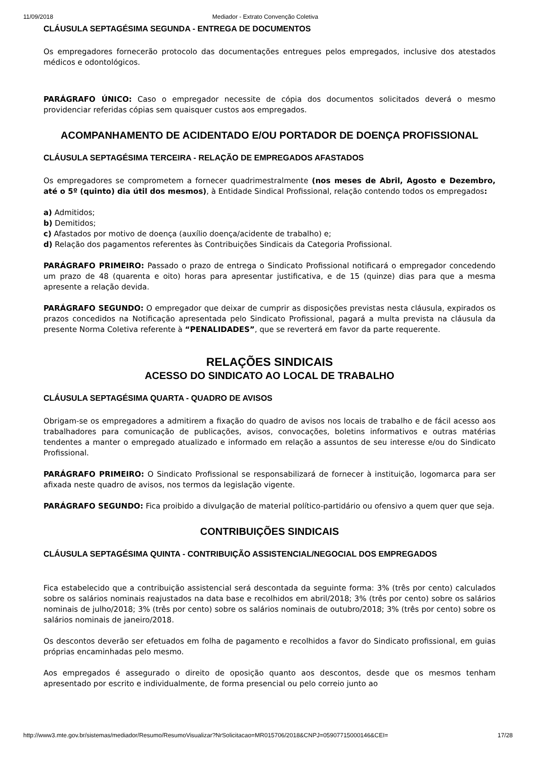11/09/2018 Mediador - Extrato Convenção Coletiva
CLÁUSULA SEPTAGÉSIMA SEGUNDA - ENTREGA DE DOCUMENTOS
Os empregadores fornecerão protocolo das documentações entregues pelos empregados, inclusive dos atestados médicos e odontológicos.
PARÁGRAFO ÚNICO: Caso o empregador necessite de cópia dos documentos solicitados deverá o mesmo providenciar referidas cópias sem quaisquer custos aos empregados.
ACOMPANHAMENTO DE ACIDENTADO E/OU PORTADOR DE DOENÇA PROFISSIONAL
CLÁUSULA SEPTAGÉSIMA TERCEIRA - RELAÇÃO DE EMPREGADOS AFASTADOS
Os empregadores se comprometem a fornecer quadrimestralmente (nos meses de Abril, Agosto e Dezembro, até o 5º (quinto) dia útil dos mesmos), à Entidade Sindical Profissional, relação contendo todos os empregados:
a) Admitidos;
b) Demitidos;
c) Afastados por motivo de doença (auxílio doença/acidente de trabalho) e;
d) Relação dos pagamentos referentes às Contribuições Sindicais da Categoria Profissional.
PARÁGRAFO PRIMEIRO: Passado o prazo de entrega o Sindicato Profissional notificará o empregador concedendo um prazo de 48 (quarenta e oito) horas para apresentar justificativa, e de 15 (quinze) dias para que a mesma apresente a relação devida.
PARÁGRAFO SEGUNDO: O empregador que deixar de cumprir as disposições previstas nesta cláusula, expirados os prazos concedidos na Notificação apresentada pelo Sindicato Profissional, pagará a multa prevista na cláusula da presente Norma Coletiva referente à “PENALIDADES”, que se reverterá em favor da parte requerente.
RELAÇÕES SINDICAIS
ACESSO DO SINDICATO AO LOCAL DE TRABALHO
CLÁUSULA SEPTAGÉSIMA QUARTA - QUADRO DE AVISOS
Obrigam-se os empregadores a admitirem a fixação do quadro de avisos nos locais de trabalho e de fácil acesso aos trabalhadores para comunicação de publicações, avisos, convocações, boletins informativos e outras matérias tendentes a manter o empregado atualizado e informado em relação a assuntos de seu interesse e/ou do Sindicato Profissional.
PARÁGRAFO PRIMEIRO: O Sindicato Profissional se responsabilizará de fornecer à instituição, logomarca para ser afixada neste quadro de avisos, nos termos da legislação vigente.
PARÁGRAFO SEGUNDO: Fica proibido a divulgação de material político-partidário ou ofensivo a quem quer que seja.
CONTRIBUIÇÕES SINDICAIS
CLÁUSULA SEPTAGÉSIMA QUINTA - CONTRIBUIÇÃO ASSISTENCIAL/NEGOCIAL DOS EMPREGADOS
Fica estabelecido que a contribuição assistencial será descontada da seguinte forma: 3% (três por cento) calculados sobre os salários nominais reajustados na data base e recolhidos em abril/2018; 3% (três por cento) sobre os salários nominais de julho/2018; 3% (três por cento) sobre os salários nominais de outubro/2018; 3% (três por cento) sobre os salários nominais de janeiro/2018.
Os descontos deverão ser efetuados em folha de pagamento e recolhidos a favor do Sindicato profissional, em guias próprias encaminhadas pelo mesmo.
Aos empregados é assegurado o direito de oposição quanto aos descontos, desde que os mesmos tenham apresentado por escrito e individualmente, de forma presencial ou pelo correio junto ao
http://www3.mte.gov.br/sistemas/mediador/Resumo/ResumoVisualizar?NrSolicitacao=MR015706/2018&CNPJ=05907715000146&CEI= 17/28